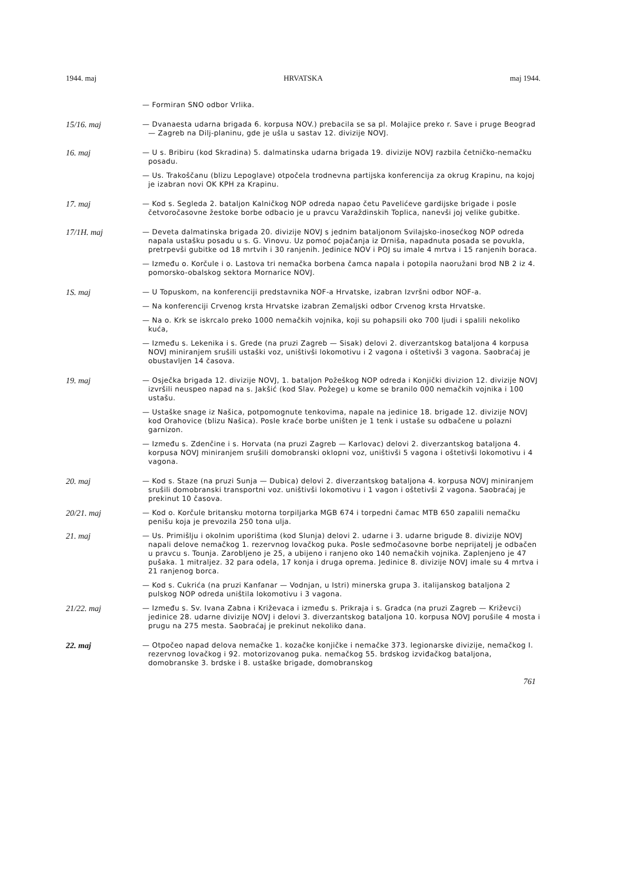1944. maj HRVATSKA maj 1944.
— Formiran SNO odbor Vrlika.
15/16. maj
— Dvanaesta udarna brigada 6. korpusa NOV.) prebacila se sa pl. Molajice preko r. Save i pruge Beograd — Zagreb na Dilj-planinu, gde je ušla u sastav 12. divizije NOVJ.
16. maj
— U s. Bribiru (kod Skradina) 5. dalmatinska udarna brigada 19. divizije NOVJ razbila četničko-nemačku posadu.
— Us. Trakoščanu (blizu Lepoglave) otpočela trodnevna partijska konferencija za okrug Krapinu, na kojoj je izabran novi OK KPH za Krapinu.
17. maj
— Kod s. Segleda 2. bataljon Kalničkog NOP odreda napao četu Pavelićeve gardijske brigade i posle četvoročasovne žestoke borbe odbacio je u pravcu Varaždinskih Toplica, nanevši joj velike gubitke.
17/1H. maj
— Deveta dalmatinska brigada 20. divizije NOVJ s jednim bataljonom Svilajsko-inosećkog NOP odreda napala ustašku posadu u s. G. Vinovu. Uz pomoć pojačanja iz Drniša, napadnuta posada se povukla, pretrpevši gubitke od 18 mrtvih i 30 ranjenih. Jedinice NOV i POJ su imale 4 mrtva i 15 ranjenih boraca.
— Između o. Korčule i o. Lastova tri nemačka borbena čamca napala i potopila naoružani brod NB 2 iz 4. pomorsko-obalskog sektora Mornarice NOVJ.
1S. maj
— U Topuskom, na konferenciji predstavnika NOF-a Hrvatske, izabran Izvršni odbor NOF-a.
— Na konferenciji Crvenog krsta Hrvatske izabran Zemaljski odbor Crvenog krsta Hrvatske.
— Na o. Krk se iskrcalo preko 1000 nemačkih vojnika, koji su pohapsili oko 700 ljudi i spalili nekoliko kuća,
— Između s. Lekenika i s. Grede (na pruzi Zagreb — Sisak) delovi 2. diverzantskog bataljona 4 korpusa NOVJ miniranjem srušili ustaški voz, uništivši lokomotivu i 2 vagona i oštetivši 3 vagona. Saobraćaj je obustavljen 14 časova.
19. maj
— Osječka brigada 12. divizije NOVJ, 1. bataljon Požeškog NOP odreda i Konjički divizion 12. divizije NOVJ izvršili neuspeo napad na s. Jakšić (kod Slav. Požege) u kome se branilo 000 nemačkih vojnika i 100 ustašu.
— Ustaške snage iz Našica, potpomognute tenkovima, napale na jedinice 18. brigade 12. divizije NOVJ kod Orahovice (blizu Našica). Posle kraće borbe uništen je 1 tenk i ustaše su odbačene u polazni garnizon.
— Između s. Zdenčine i s. Horvata (na pruzi Zagreb — Karlovac) delovi 2. diverzantskog bataljona 4. korpusa NOVJ miniranjem srušili domobranski oklopni voz, uništivši 5 vagona i oštetivši lokomotivu i 4 vagona.
20. maj
— Kod s. Staze (na pruzi Sunja — Dubica) delovi 2. diverzantskog bataljona 4. korpusa NOVJ miniranjem srušili domobranski transportni voz. uništivši lokomotivu i 1 vagon i oštetivši 2 vagona. Saobraćaj je prekinut 10 časova.
20/21. maj
— Kod o. Korčule britansku motorna torpiljarka MGB 674 i torpedni čamac MTB 650 zapalili nemačku penišu koja je prevozila 250 tona ulja.
21. maj
— Us. Primišlju i okolnim uporištima (kod Slunja) delovi 2. udarne i 3. udarne brigude 8. divizije NOVJ napali delove nemačkog 1. rezervnog lovačkog puka. Posle seđmočasovne borbe neprijatelj je odbačen u pravcu s. Tounja. Zarobljeno je 25, a ubijeno i ranjeno oko 140 nemačkih vojnika. Zaplenjeno je 47 pušaka. 1 mitraljez. 32 para odela, 17 konja i druga oprema. Jedinice 8. divizije NOVJ imale su 4 mrtva i 21 ranjenog borca.
— Kod s. Cukrića (na pruzi Kanfanar — Vodnjan, u Istri) minerska grupa 3. italijanskog bataljona 2 pulskog NOP odreda uništila lokomotivu i 3 vagona.
21/22. maj
— Između s. Sv. Ivana Zabna i Križevaca i između s. Prikraja i s. Gradca (na pruzi Zagreb — Križevci) jedinice 28. udarne divizije NOVJ i delovi 3. diverzantskog bataljona 10. korpusa NOVJ porušile 4 mosta i prugu na 275 mesta. Saobraćaj je prekinut nekoliko dana.
22. maj
— Otpočeo napad delova nemačke 1. kozačke konjičke i nemačke 373. legionarske divizije, nemačkog I. rezervnog lovačkog i 92. motorizovanog puka. nemačkog 55. brdskog izviđačkog bataljona, domobranske 3. brdske i 8. ustaške brigade, domobranskog
761